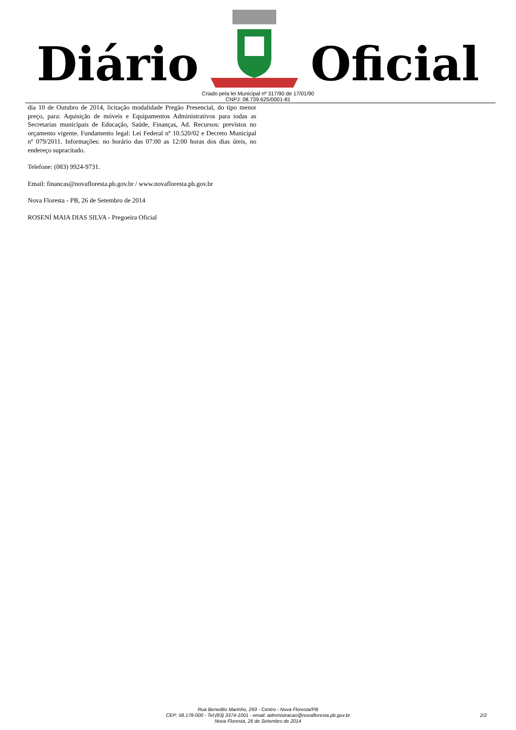Diário
Oficial
Criado pela lei Municipal nº 317/90 de 17/01/90
CNPJ: 08.739.625/0001-81
dia 10 de Outubro de 2014, licitação modalidade Pregão Presencial, do tipo menor preço, para: Aquisição de móveis e Equipamentos Administrativos para todas as Secretarias municipais de Educação, Saúde, Finanças, Ad. Recursos: previstos no orçamento vigente. Fundamento legal: Lei Federal nº 10.520/02 e Decreto Municipal nº 079/2011. Informações: no horário das 07:00 as 12:00 horas dos dias úteis, no endereço supracitado.
Telefone: (083) 9924-9731.
Email: financas@novafloresta.pb.gov.br / www.novafloresta.pb.gov.br
Nova Floresta - PB, 26 de Setembro de 2014
ROSENÍ MAIA DIAS SILVA - Pregoeira Oficial
Rua Benedito Marinho, 293 - Centro - Nova Floresta/PB
CEP: 58.178-000 - Tel:(83) 3374-1001 - email: administracao@novafloresta.pb.gov.br
Nova Floresta, 26 de Setembro de 2014
2/2